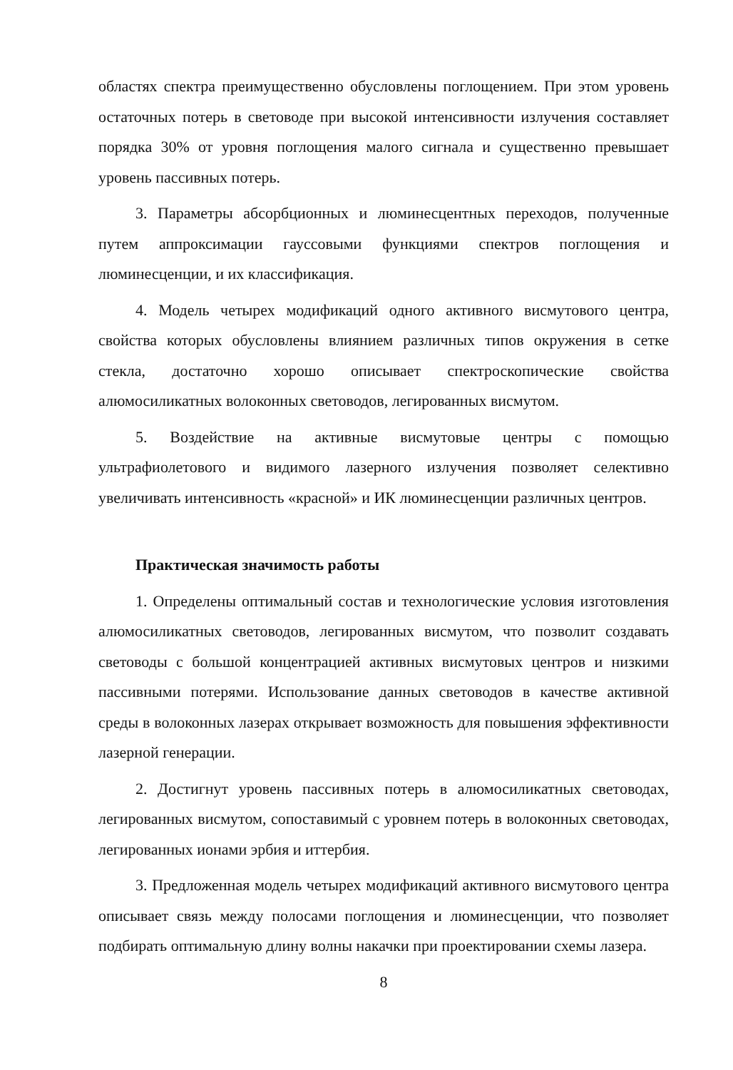областях спектра преимущественно обусловлены поглощением. При этом уровень остаточных потерь в световоде при высокой интенсивности излучения составляет порядка 30% от уровня поглощения малого сигнала и существенно превышает уровень пассивных потерь.
3. Параметры абсорбционных и люминесцентных переходов, полученные путем аппроксимации гауссовыми функциями спектров поглощения и люминесценции, и их классификация.
4. Модель четырех модификаций одного активного висмутового центра, свойства которых обусловлены влиянием различных типов окружения в сетке стекла, достаточно хорошо описывает спектроскопические свойства алюмосиликатных волоконных световодов, легированных висмутом.
5. Воздействие на активные висмутовые центры с помощью ультрафиолетового и видимого лазерного излучения позволяет селективно увеличивать интенсивность «красной» и ИК люминесценции различных центров.
Практическая значимость работы
1. Определены оптимальный состав и технологические условия изготовления алюмосиликатных световодов, легированных висмутом, что позволит создавать световоды с большой концентрацией активных висмутовых центров и низкими пассивными потерями. Использование данных световодов в качестве активной среды в волоконных лазерах открывает возможность для повышения эффективности лазерной генерации.
2. Достигнут уровень пассивных потерь в алюмосиликатных световодах, легированных висмутом, сопоставимый с уровнем потерь в волоконных световодах, легированных ионами эрбия и иттербия.
3. Предложенная модель четырех модификаций активного висмутового центра описывает связь между полосами поглощения и люминесценции, что позволяет подбирать оптимальную длину волны накачки при проектировании схемы лазера.
8